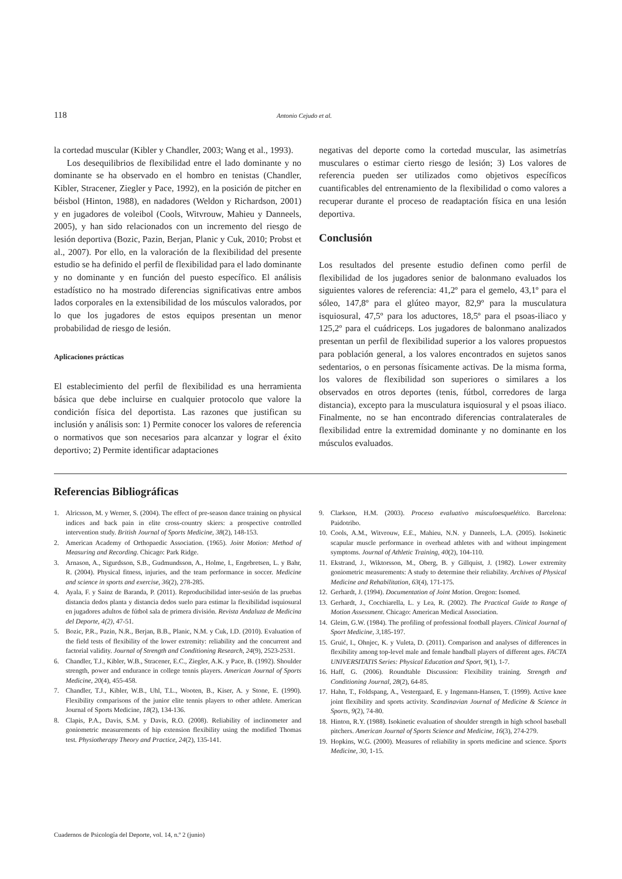118 Antonio Cejudo et al.
la cortedad muscular (Kibler y Chandler, 2003; Wang et al., 1993).
Los desequilibrios de flexibilidad entre el lado dominante y no dominante se ha observado en el hombro en tenistas (Chandler, Kibler, Stracener, Ziegler y Pace, 1992), en la posición de pitcher en béisbol (Hinton, 1988), en nadadores (Weldon y Richardson, 2001) y en jugadores de voleibol (Cools, Witvrouw, Mahieu y Danneels, 2005), y han sido relacionados con un incremento del riesgo de lesión deportiva (Bozic, Pazin, Berjan, Planic y Cuk, 2010; Probst et al., 2007). Por ello, en la valoración de la flexibilidad del presente estudio se ha definido el perfil de flexibilidad para el lado dominante y no dominante y en función del puesto específico. El análisis estadístico no ha mostrado diferencias significativas entre ambos lados corporales en la extensibilidad de los músculos valorados, por lo que los jugadores de estos equipos presentan un menor probabilidad de riesgo de lesión.
Aplicaciones prácticas
El establecimiento del perfil de flexibilidad es una herramienta básica que debe incluirse en cualquier protocolo que valore la condición física del deportista. Las razones que justifican su inclusión y análisis son: 1) Permite conocer los valores de referencia o normativos que son necesarios para alcanzar y lograr el éxito deportivo; 2) Permite identificar adaptaciones
negativas del deporte como la cortedad muscular, las asimetrías musculares o estimar cierto riesgo de lesión; 3) Los valores de referencia pueden ser utilizados como objetivos específicos cuantificables del entrenamiento de la flexibilidad o como valores a recuperar durante el proceso de readaptación física en una lesión deportiva.
Conclusión
Los resultados del presente estudio definen como perfil de flexibilidad de los jugadores senior de balonmano evaluados los siguientes valores de referencia: 41,2º para el gemelo, 43,1º para el sóleo, 147,8º para el glúteo mayor, 82,9º para la musculatura isquiosural, 47,5º para los aductores, 18,5º para el psoas-iliaco y 125,2º para el cuádriceps. Los jugadores de balonmano analizados presentan un perfil de flexibilidad superior a los valores propuestos para población general, a los valores encontrados en sujetos sanos sedentarios, o en personas físicamente activas. De la misma forma, los valores de flexibilidad son superiores o similares a los observados en otros deportes (tenis, fútbol, corredores de larga distancia), excepto para la musculatura isquiosural y el psoas iliaco. Finalmente, no se han encontrado diferencias contralaterales de flexibilidad entre la extremidad dominante y no dominante en los músculos evaluados.
Referencias Bibliográficas
1. Alricsson, M. y Werner, S. (2004). The effect of pre-season dance training on physical indices and back pain in elite cross-country skiers: a prospective controlled intervention study. British Journal of Sports Medicine, 38(2), 148-153.
2. American Academy of Orthopaedic Association. (1965). Joint Motion: Method of Measuring and Recording. Chicago: Park Ridge.
3. Arnason, A., Sigurdsson, S.B., Gudmundsson, A., Holme, I., Engebretsen, L. y Bahr, R. (2004). Physical fitness, injuries, and the team performance in soccer. Medicine and science in sports and exercise, 36(2), 278-285.
4. Ayala, F. y Sainz de Baranda, P. (2011). Reproducibilidad inter-sesión de las pruebas distancia dedos planta y distancia dedos suelo para estimar la flexibilidad isquiosural en jugadores adultos de fútbol sala de primera división. Revista Andaluza de Medicina del Deporte, 4(2), 47-51.
5. Bozic, P.R., Pazin, N.R., Berjan, B.B., Planic, N.M. y Cuk, I.D. (2010). Evaluation of the field tests of flexibility of the lower extremity: reliability and the concurrent and factorial validity. Journal of Strength and Conditioning Research, 24(9), 2523-2531.
6. Chandler, T.J., Kibler, W.B., Stracener, E.C., Ziegler, A.K. y Pace, B. (1992). Shoulder strength, power and endurance in college tennis players. American Journal of Sports Medicine, 20(4), 455-458.
7. Chandler, T.J., Kibler, W.B., Uhl, T.L., Wooten, B., Kiser, A. y Stone, E. (1990). Flexibility comparisons of the junior elite tennis players to other athlete. American Journal of Sports Medicine, 18(2), 134-136.
8. Clapis, P.A., Davis, S.M. y Davis, R.O. (2008). Reliability of inclinometer and goniometric measurements of hip extension flexibility using the modified Thomas test. Physiotherapy Theory and Practice, 24(2), 135-141.
9. Clarkson, H.M. (2003). Proceso evaluativo músculoesquelético. Barcelona: Paidotribo.
10. Cools, A.M., Witvrouw, E.E., Mahieu, N.N. y Danneels, L.A. (2005). Isokinetic scapular muscle performance in overhead athletes with and without impingement symptoms. Journal of Athletic Training, 40(2), 104-110.
11. Ekstrand, J., Wiktorsson, M., Oberg, B. y Gillquist, J. (1982). Lower extremity goniometric measurements: A study to determine their reliability. Archives of Physical Medicine and Rehabilitation, 63(4), 171-175.
12. Gerhardt, J. (1994). Documentation of Joint Motion. Oregon: Isomed.
13. Gerhardt, J., Cocchiarella, L. y Lea, R. (2002). The Practical Guide to Range of Motion Assessment. Chicago: American Medical Association.
14. Gleim, G.W. (1984). The profiling of professional football players. Clinical Journal of Sport Medicine, 3, 185-197.
15. Gruić, I., Ohnjec, K. y Vuleta, D. (2011). Comparison and analyses of differences in flexibility among top-level male and female handball players of different ages. FACTA UNIVERSITATIS Series: Physical Education and Sport, 9(1), 1-7.
16. Haff, G. (2006). Roundtable Discussion: Flexibility training. Strength and Conditioning Journal, 28(2), 64-85.
17. Hahn, T., Foldspang, A., Vestergaard, E. y Ingemann-Hansen, T. (1999). Active knee joint flexibility and sports activity. Scandinavian Journal of Medicine & Science in Sports, 9(2), 74-80.
18. Hinton, R.Y. (1988). Isokinetic evaluation of shoulder strength in high school baseball pitchers. American Journal of Sports Science and Medicine, 16(3), 274-279.
19. Hopkins, W.G. (2000). Measures of reliability in sports medicine and science. Sports Medicine, 30, 1-15.
Cuadernos de Psicología del Deporte, vol. 14, n.º 2 (junio)